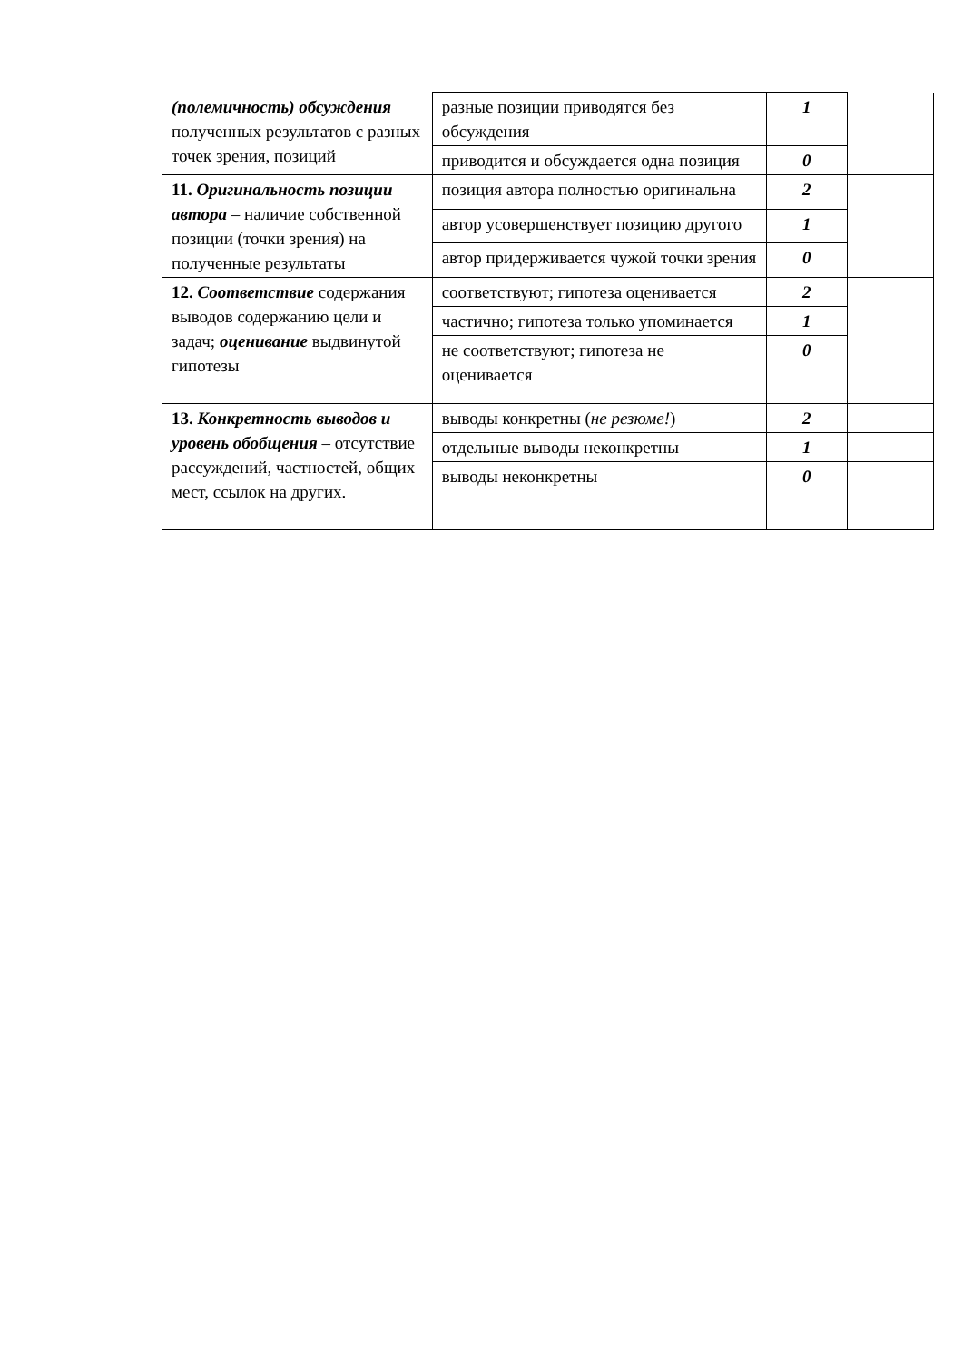| (полемичность) обсуждения полученных результатов с разных точек зрения, позиций | разные позиции приводятся без обсуждения | 1 | |
| | приводится и обсуждается одна позиция | 0 | |
| 11. Оригинальность позиции автора – наличие собственной позиции (точки зрения) на полученные результаты | позиция автора полностью оригинальна | 2 | |
| | автор усовершенствует позицию другого | 1 | |
| | автор придерживается чужой точки зрения | 0 | |
| 12. Соответствие содержания выводов содержанию цели и задач; оценивание выдвинутой гипотезы | соответствуют; гипотеза оценивается | 2 | |
| | частично; гипотеза только упоминается | 1 | |
| | не соответствуют; гипотеза не оценивается | 0 | |
| 13. Конкретность выводов и уровень обобщения – отсутствие рассуждений, частностей, общих мест, ссылок на других. | выводы конкретны ( не резюме! ) | 2 | |
| | отдельные выводы неконкретны | 1 | |
| | выводы неконкретны | 0 | |